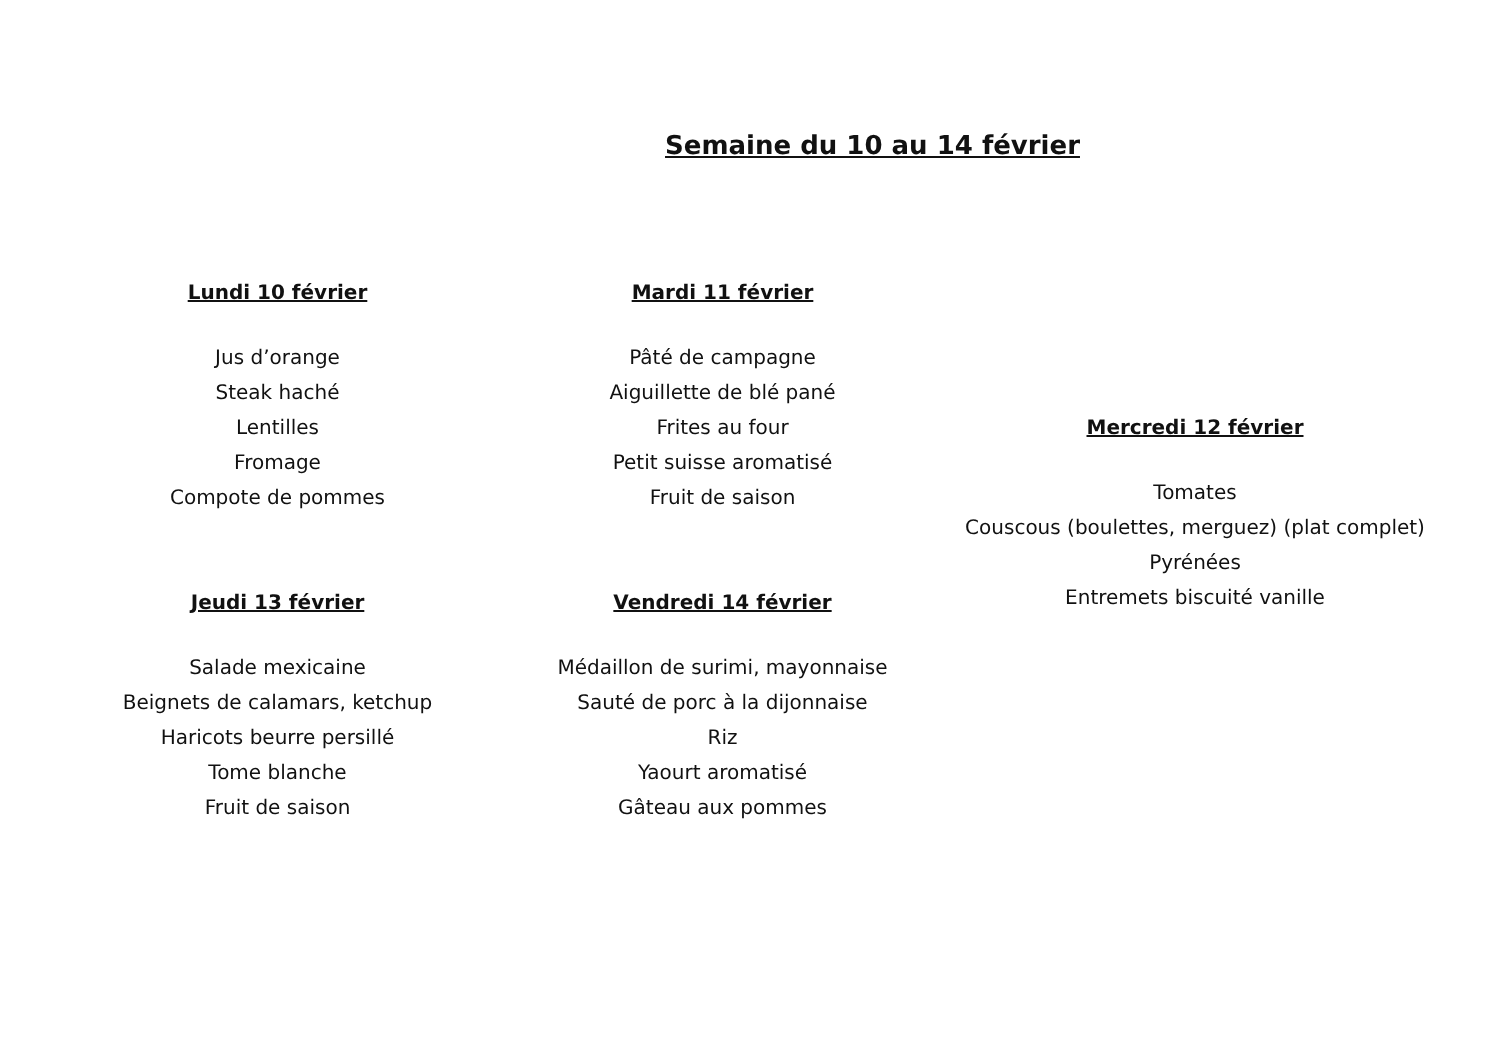Semaine du 10 au 14 février
Lundi 10 février
Jus d’orange
Steak haché
Lentilles
Fromage
Compote de pommes
Jeudi 13 février
Salade mexicaine
Beignets de calamars, ketchup
Haricots beurre persillé
Tome blanche
Fruit de saison
Mardi 11 février
Pâté de campagne
Aiguillette de blé pané
Frites au four
Petit suisse aromatisé
Fruit de saison
Vendredi 14 février
Médaillon de surimi, mayonnaise
Sauté de porc à la dijonnaise
Riz
Yaourt aromatisé
Gâteau aux pommes
Mercredi 12 février
Tomates
Couscous (boulettes, merguez) (plat complet)
Pyrénées
Entremets biscuité vanille